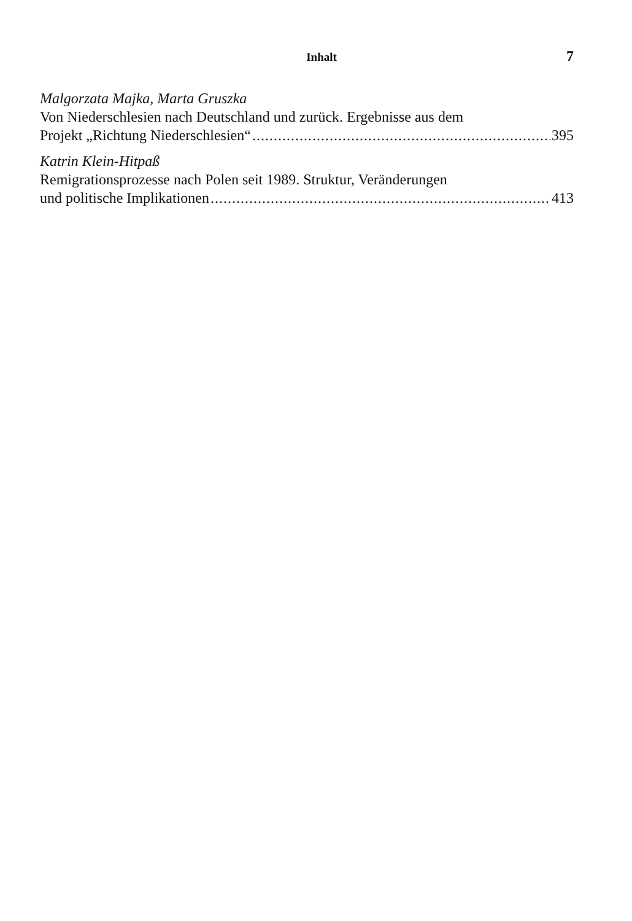Inhalt 7
Malgorzata Majka, Marta Gruszka
Von Niederschlesien nach Deutschland und zurück. Ergebnisse aus dem
Projekt „Richtung Niederschlesien“ 395
Katrin Klein-Hitpaß
Remigrationsprozesse nach Polen seit 1989. Struktur, Veränderungen
und politische Implikationen 413